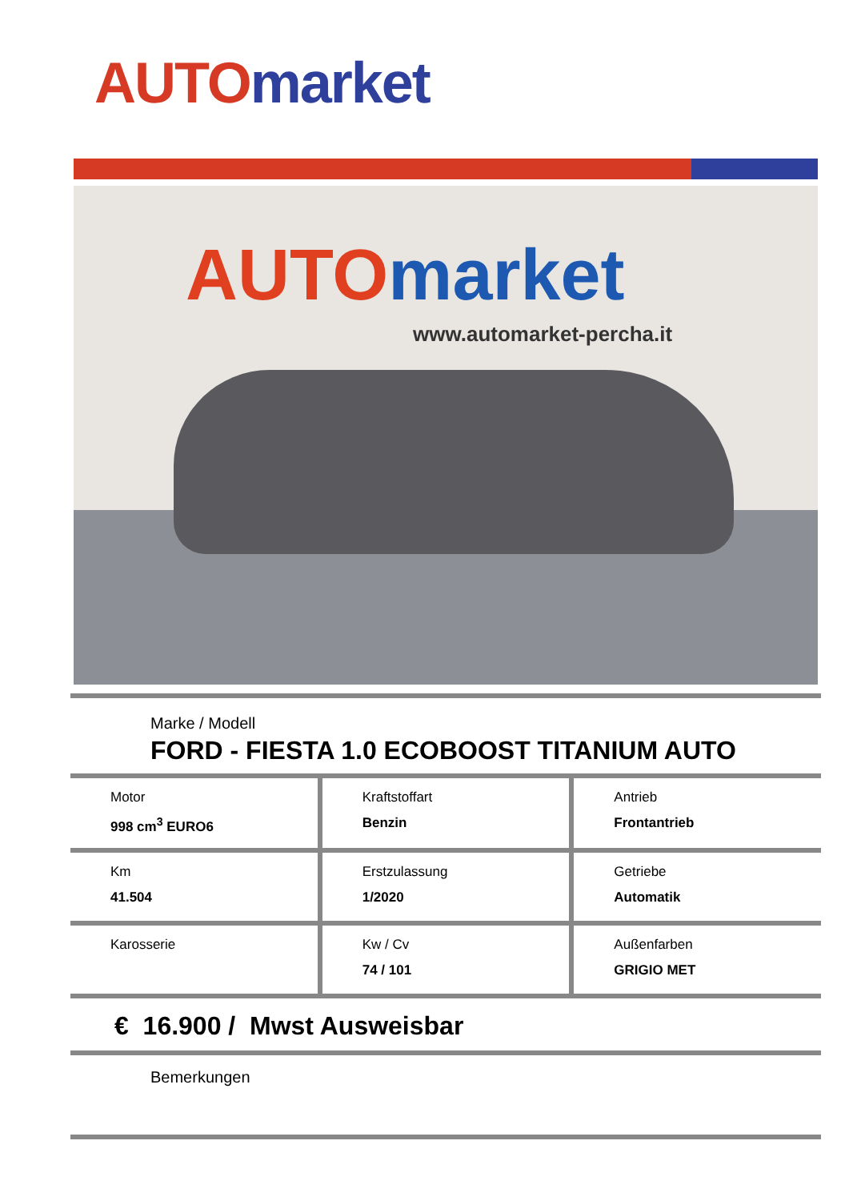AUTO market
AUTO market
www.automarket-percha.it
Marke / Modell
FORD - FIESTA 1.0 ECOBOOST TITANIUM AUTO
Motor
998 cm<sup>3</sup> EURO6
Kraftstoffart
Benzin
Antrieb
Frontantrieb
Km
41.504
Erstzulassung
1/2020
Getriebe
Automatik
Karosserie Kw / Cv
74 / 101
Außenfarben
GRIGIO MET
€ 16.900 / Mwst Ausweisbar
Bemerkungen